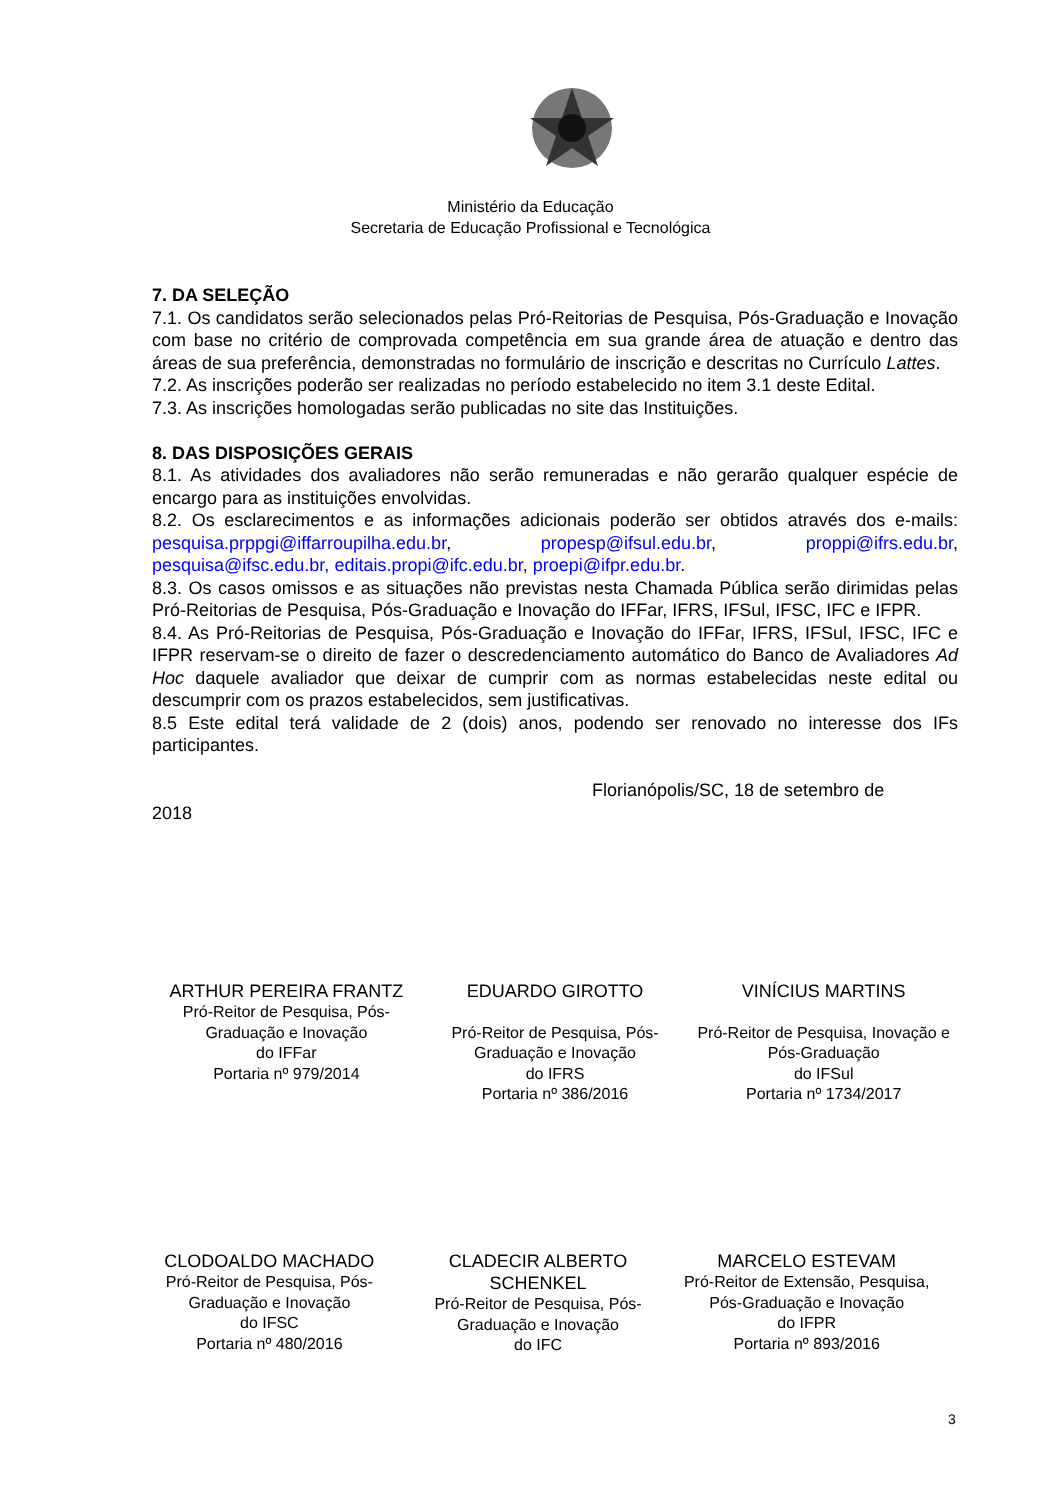Ministério da Educação
Secretaria de Educação Profissional e Tecnológica
7. DA SELEÇÃO
7.1. Os candidatos serão selecionados pelas Pró-Reitorias de Pesquisa, Pós-Graduação e Inovação com base no critério de comprovada competência em sua grande área de atuação e dentro das áreas de sua preferência, demonstradas no formulário de inscrição e descritas no Currículo Lattes.
7.2. As inscrições poderão ser realizadas no período estabelecido no item 3.1 deste Edital.
7.3. As inscrições homologadas serão publicadas no site das Instituições.
8. DAS DISPOSIÇÕES GERAIS
8.1. As atividades dos avaliadores não serão remuneradas e não gerarão qualquer espécie de encargo para as instituições envolvidas.
8.2. Os esclarecimentos e as informações adicionais poderão ser obtidos através dos e-mails: pesquisa.prppgi@iffarroupilha.edu.br, propesp@ifsul.edu.br, proppi@ifrs.edu.br, pesquisa@ifsc.edu.br, editais.propi@ifc.edu.br, proepi@ifpr.edu.br.
8.3. Os casos omissos e as situações não previstas nesta Chamada Pública serão dirimidas pelas Pró-Reitorias de Pesquisa, Pós-Graduação e Inovação do IFFar, IFRS, IFSul, IFSC, IFC e IFPR.
8.4. As Pró-Reitorias de Pesquisa, Pós-Graduação e Inovação do IFFar, IFRS, IFSul, IFSC, IFC e IFPR reservam-se o direito de fazer o descredenciamento automático do Banco de Avaliadores Ad Hoc daquele avaliador que deixar de cumprir com as normas estabelecidas neste edital ou descumprir com os prazos estabelecidos, sem justificativas.
8.5 Este edital terá validade de 2 (dois) anos, podendo ser renovado no interesse dos IFs participantes.
Florianópolis/SC, 18 de setembro de
2018
ARTHUR PEREIRA FRANTZ
Pró-Reitor de Pesquisa, Pós-Graduação e Inovação
do IFFar
Portaria nº 979/2014
EDUARDO GIROTTO
Pró-Reitor de Pesquisa, Pós-Graduação e Inovação
do IFRS
Portaria nº 386/2016
VINÍCIUS MARTINS
Pró-Reitor de Pesquisa, Inovação e Pós-Graduação
do IFSul
Portaria nº 1734/2017
CLODOALDO MACHADO
Pró-Reitor de Pesquisa, Pós-Graduação e Inovação
do IFSC
Portaria nº 480/2016
CLADECIR ALBERTO SCHENKEL
Pró-Reitor de Pesquisa, Pós-Graduação e Inovação
do IFC
MARCELO ESTEVAM
Pró-Reitor de Extensão, Pesquisa, Pós-Graduação e Inovação
do IFPR
Portaria nº 893/2016
3